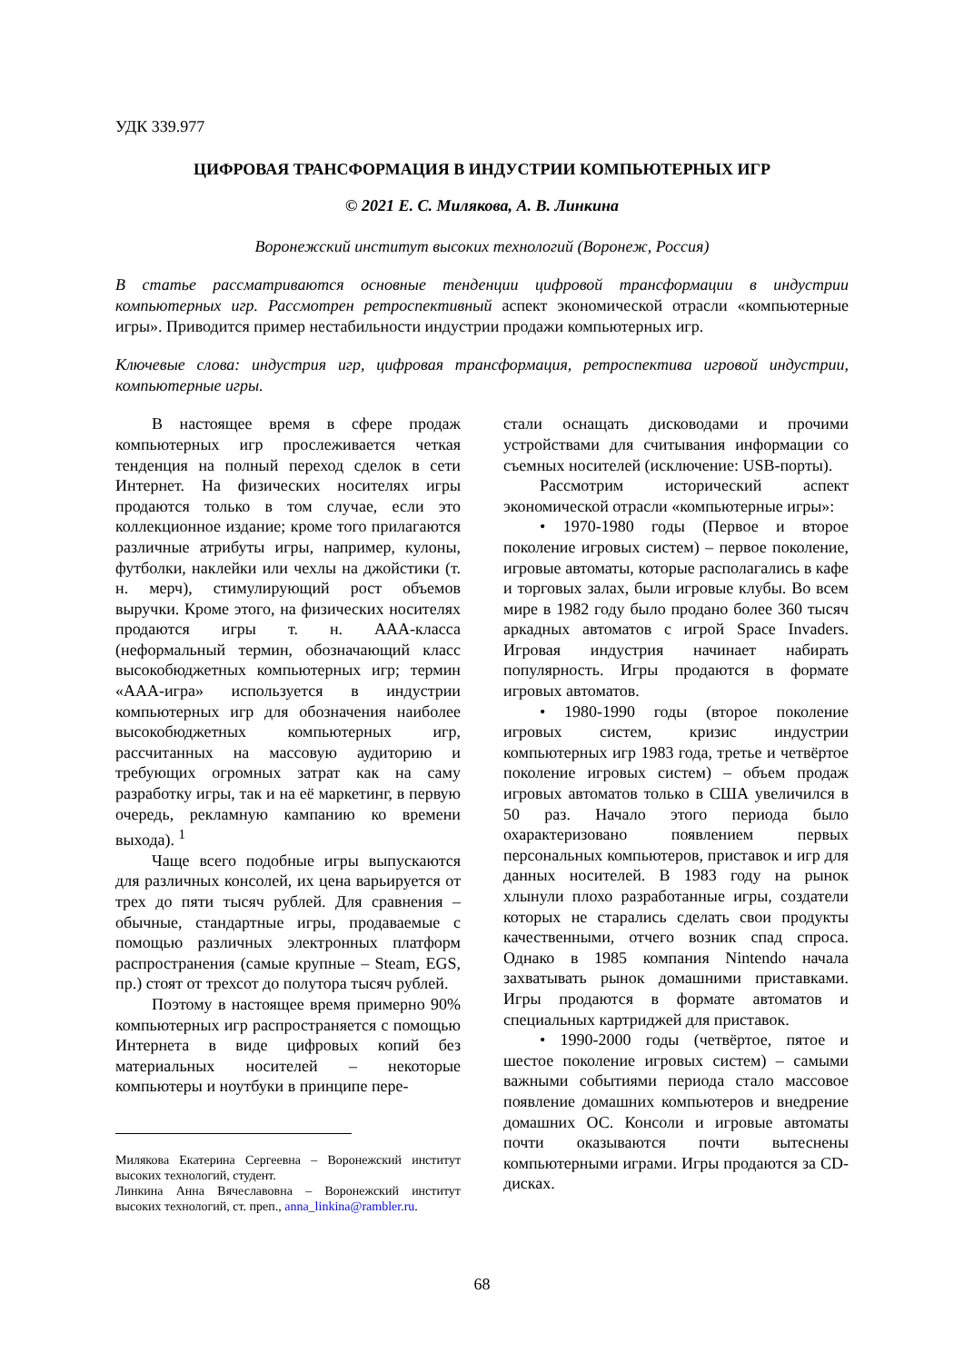УДК 339.977
ЦИФРОВАЯ ТРАНСФОРМАЦИЯ В ИНДУСТРИИ КОМПЬЮТЕРНЫХ ИГР
© 2021 Е. С. Милякова, А. В. Линкина
Воронежский институт высоких технологий (Воронеж, Россия)
В статье рассматриваются основные тенденции цифровой трансформации в индустрии компьютерных игр. Рассмотрен ретроспективный аспект экономической отрасли «компьютерные игры». Приводится пример нестабильности индустрии продажи компьютерных игр.
Ключевые слова: индустрия игр, цифровая трансформация, ретроспектива игровой индустрии, компьютерные игры.
В настоящее время в сфере продаж компьютерных игр прослеживается четкая тенденция на полный переход сделок в сети Интернет. На физических носителях игры продаются только в том случае, если это коллекционное издание; кроме того прилагаются различные атрибуты игры, например, кулоны, футболки, наклейки или чехлы на джойстики (т. н. мерч), стимулирующий рост объемов выручки. Кроме этого, на физических носителях продаются игры т. н. ААА-класса (неформальный термин, обозначающий класс высокобюджетных компьютерных игр; термин «ААА-игра» используется в индустрии компьютерных игр для обозначения наиболее высокобюджетных компьютерных игр, рассчитанных на массовую аудиторию и требующих огромных затрат как на саму разработку игры, так и на её маркетинг, в первую очередь, рекламную кампанию ко времени выхода). <sup>1</sup>
Чаще всего подобные игры выпускаются для различных консолей, их цена варьируется от трех до пяти тысяч рублей. Для сравнения – обычные, стандартные игры, продаваемые с помощью различных электронных платформ распространения (самые крупные – Steam, EGS, пр.) стоят от трехсот до полутора тысяч рублей.
Поэтому в настоящее время примерно 90% компьютерных игр распространяется с помощью Интернета в виде цифровых копий без материальных носителей – некоторые компьютеры и ноутбуки в принципе пере-
Милякова Екатерина Сергеевна – Воронежский институт высоких технологий, студент.
Линкина Анна Вячеславовна – Воронежский институт высоких технологий, ст. преп., anna_linkina@rambler.ru.
стали оснащать дисководами и прочими устройствами для считывания информации со съемных носителей (исключение: USB-порты).
Рассмотрим исторический аспект экономической отрасли «компьютерные игры»:
• 1970-1980 годы (Первое и второе поколение игровых систем) – первое поколение, игровые автоматы, которые располагались в кафе и торговых залах, были игровые клубы. Во всем мире в 1982 году было продано более 360 тысяч аркадных автоматов с игрой Space Invaders. Игровая индустрия начинает набирать популярность. Игры продаются в формате игровых автоматов.
• 1980-1990 годы (второе поколение игровых систем, кризис индустрии компьютерных игр 1983 года, третье и четвёртое поколение игровых систем) – объем продаж игровых автоматов только в США увеличился в 50 раз. Начало этого периода было охарактеризовано появлением первых персональных компьютеров, приставок и игр для данных носителей. В 1983 году на рынок хлынули плохо разработанные игры, создатели которых не старались сделать свои продукты качественными, отчего возник спад спроса. Однако в 1985 компания Nintendo начала захватывать рынок домашними приставками. Игры продаются в формате автоматов и специальных картриджей для приставок.
• 1990-2000 годы (четвёртое, пятое и шестое поколение игровых систем) – самыми важными событиями периода стало массовое появление домашних компьютеров и внедрение домашних ОС. Консоли и игровые автоматы почти оказываются почти вытеснены компьютерными играми. Игры продаются за CD-дисках.
68